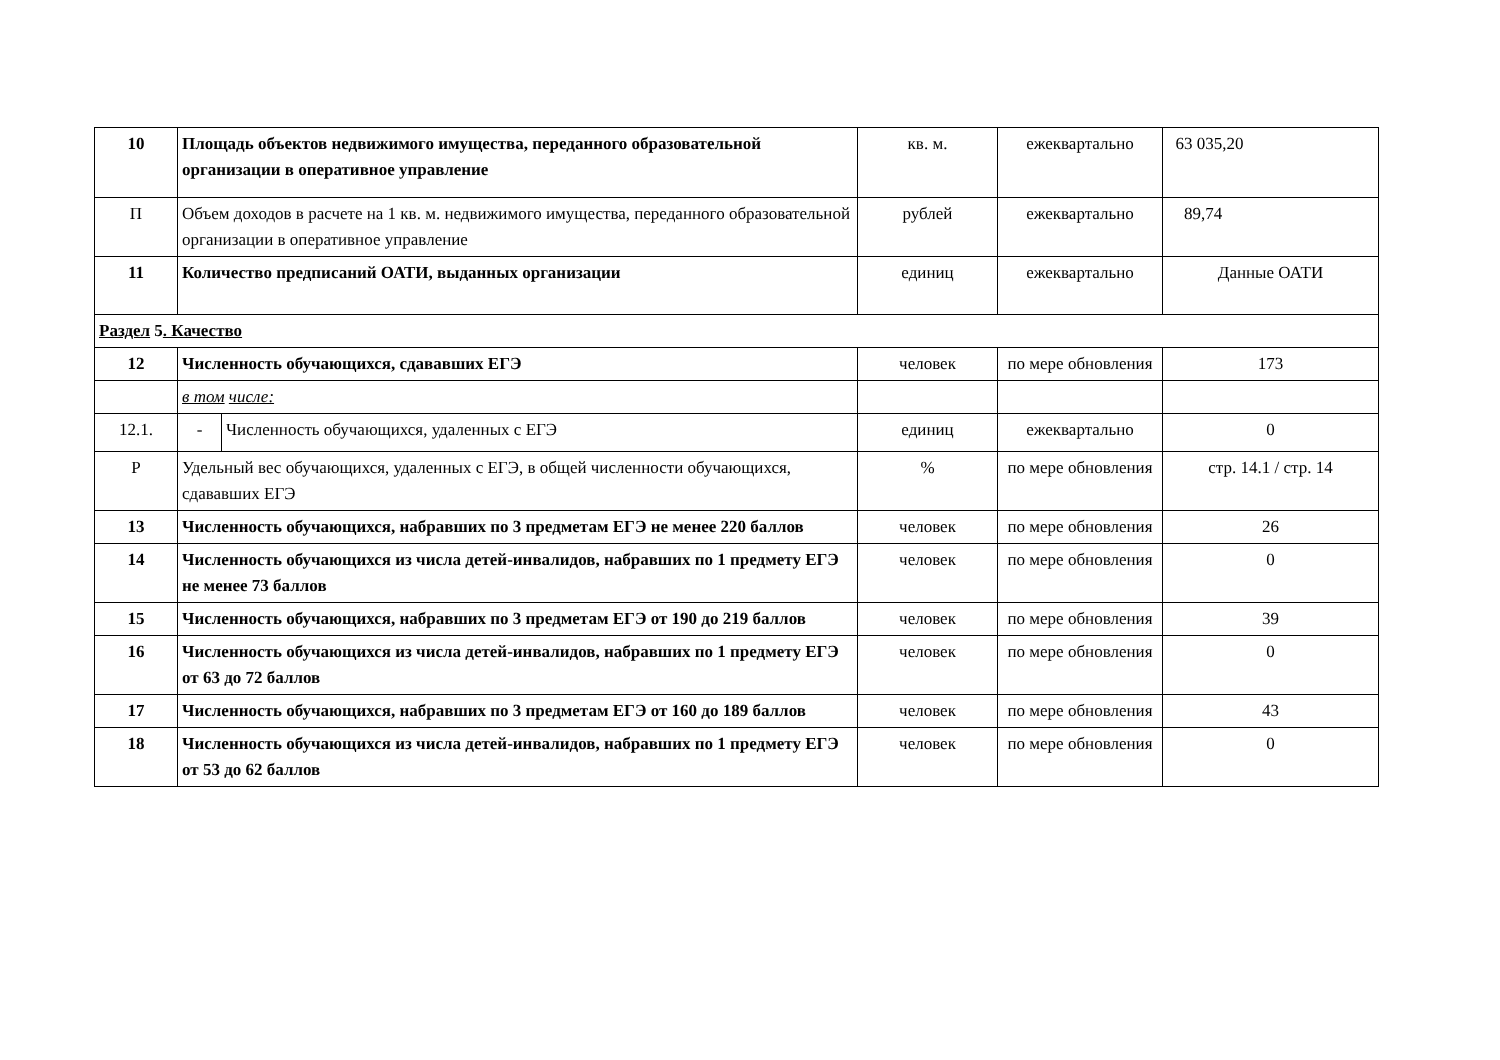| 10 | Площадь объектов недвижимого имущества, переданного образовательной организации в оперативное управление | | кв. м. | ежеквартально | 63 035,20 |
| П | Объем доходов в расчете на 1 кв. м. недвижимого имущества, переданного образовательной организации в оперативное управление | | рублей | ежеквартально | 89,74 |
| 11 | Количество предписаний ОАТИ, выданных организации | | единиц | ежеквартально | Данные ОАТИ |
| Раздел 5 . Качество | | | | | |
| 12 | Численность обучающихся, сдававших ЕГЭ | | человек | по мере обновления | 173 |
| | в том числе: | | | | |
| 12.1. | - | Численность обучающихся, удаленных с ЕГЭ | единиц | ежеквартально | 0 |
| Р | Удельный вес обучающихся, удаленных с ЕГЭ, в общей численности обучающихся, сдававших ЕГЭ | | % | по мере обновления | стр. 14.1 / стр. 14 |
| 13 | Численность обучающихся, набравших по 3 предметам ЕГЭ не менее 220 баллов | | человек | по мере обновления | 26 |
| 14 | Численность обучающихся из числа детей-инвалидов, набравших по 1 предмету ЕГЭ не менее 73 баллов | | человек | по мере обновления | 0 |
| 15 | Численность обучающихся, набравших по 3 предметам ЕГЭ от 190 до 219 баллов | | человек | по мере обновления | 39 |
| 16 | Численность обучающихся из числа детей-инвалидов, набравших по 1 предмету ЕГЭ от 63 до 72 баллов | | человек | по мере обновления | 0 |
| 17 | Численность обучающихся, набравших по 3 предметам ЕГЭ от 160 до 189 баллов | | человек | по мере обновления | 43 |
| 18 | Численность обучающихся из числа детей-инвалидов, набравших по 1 предмету ЕГЭ от 53 до 62 баллов | | человек | по мере обновления | 0 |